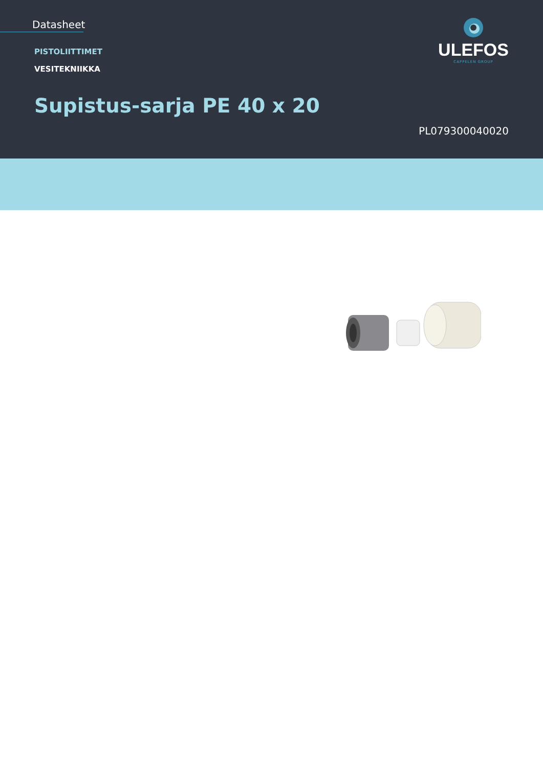Datasheet
PISTOLIITTIMET
VESITEKNIIKKA
Supistus-sarja PE 40 x 20
ULEFOS
CAPPELEN GROUP
PL079300040020